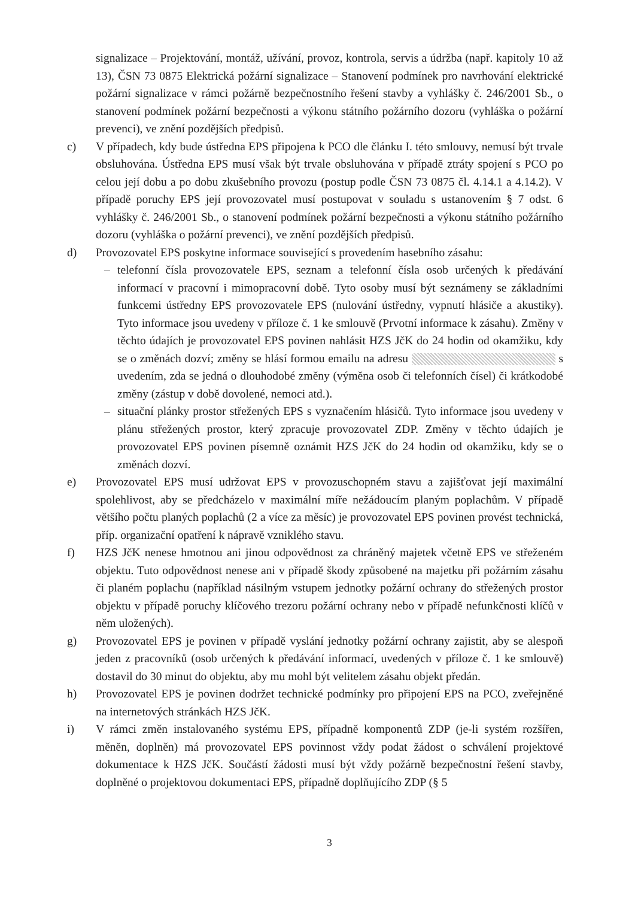signalizace – Projektování, montáž, užívání, provoz, kontrola, servis a údržba (např. kapitoly 10 až 13), ČSN 73 0875 Elektrická požární signalizace – Stanovení podmínek pro navrhování elektrické požární signalizace v rámci požárně bezpečnostního řešení stavby a vyhlášky č. 246/2001 Sb., o stanovení podmínek požární bezpečnosti a výkonu státního požárního dozoru (vyhláška o požární prevenci), ve znění pozdějších předpisů.
c) V případech, kdy bude ústředna EPS připojena k PCO dle článku I. této smlouvy, nemusí být trvale obsluhována. Ústředna EPS musí však být trvale obsluhována v případě ztráty spojení s PCO po celou její dobu a po dobu zkušebního provozu (postup podle ČSN 73 0875 čl. 4.14.1 a 4.14.2). V případě poruchy EPS její provozovatel musí postupovat v souladu s ustanovením § 7 odst. 6 vyhlášky č. 246/2001 Sb., o stanovení podmínek požární bezpečnosti a výkonu státního požárního dozoru (vyhláška o požární prevenci), ve znění pozdějších předpisů.
d) Provozovatel EPS poskytne informace související s provedením hasebního zásahu:
– telefonní čísla provozovatele EPS, seznam a telefonní čísla osob určených k předávání informací v pracovní i mimopracovní době. Tyto osoby musí být seznámeny se základními funkcemi ústředny EPS provozovatele EPS (nulování ústředny, vypnutí hlásiče a akustiky). Tyto informace jsou uvedeny v příloze č. 1 ke smlouvě (Prvotní informace k zásahu). Změny v těchto údajích je provozovatel EPS povinen nahlásit HZS JčK do 24 hodin od okamžiku, kdy se o změnách dozví; změny se hlásí formou emailu na adresu s uvedením, zda se jedná o dlouhodobé změny (výměna osob či telefonních čísel) či krátkodobé změny (zástup v době dovolené, nemoci atd.).
– situační plánky prostor střežených EPS s vyznačením hlásičů. Tyto informace jsou uvedeny v plánu střežených prostor, který zpracuje provozovatel ZDP. Změny v těchto údajích je provozovatel EPS povinen písemně oznámit HZS JčK do 24 hodin od okamžiku, kdy se o změnách dozví.
e) Provozovatel EPS musí udržovat EPS v provozuschopném stavu a zajišťovat její maximální spolehlivost, aby se předcházelo v maximální míře nežádoucím planým poplachům. V případě většího počtu planých poplachů (2 a více za měsíc) je provozovatel EPS povinen provést technická, příp. organizační opatření k nápravě vzniklého stavu.
f) HZS JčK nenese hmotnou ani jinou odpovědnost za chráněný majetek včetně EPS ve střeženém objektu. Tuto odpovědnost nenese ani v případě škody způsobené na majetku při požárním zásahu či planém poplachu (například násilným vstupem jednotky požární ochrany do střežených prostor objektu v případě poruchy klíčového trezoru požární ochrany nebo v případě nefunkčnosti klíčů v něm uložených).
g) Provozovatel EPS je povinen v případě vyslání jednotky požární ochrany zajistit, aby se alespoň jeden z pracovníků (osob určených k předávání informací, uvedených v příloze č. 1 ke smlouvě) dostavil do 30 minut do objektu, aby mu mohl být velitelem zásahu objekt předán.
h) Provozovatel EPS je povinen dodržet technické podmínky pro připojení EPS na PCO, zveřejněné na internetových stránkách HZS JčK.
i) V rámci změn instalovaného systému EPS, případně komponentů ZDP (je-li systém rozšířen, měněn, doplněn) má provozovatel EPS povinnost vždy podat žádost o schválení projektové dokumentace k HZS JčK. Součástí žádosti musí být vždy požárně bezpečnostní řešení stavby, doplněné o projektovou dokumentaci EPS, případně doplňujícího ZDP (§ 5
3